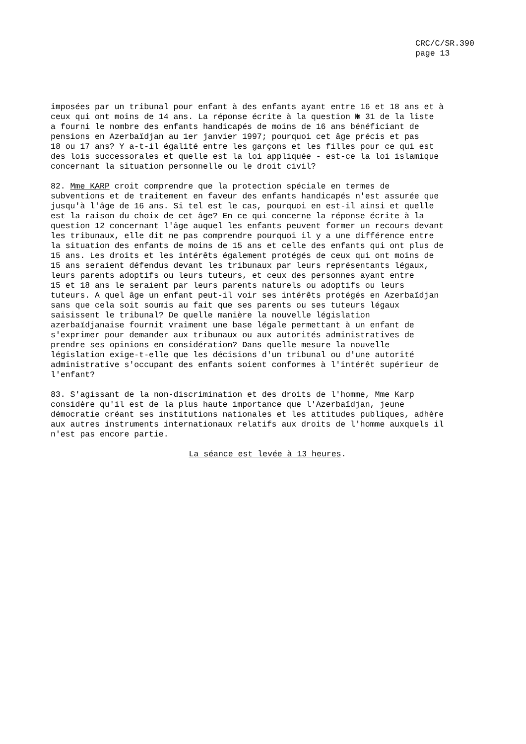CRC/C/SR.390
page 13
imposées par un tribunal pour enfant à des enfants ayant entre 16 et 18 ans et à ceux qui ont moins de 14 ans. La réponse écrite à la question № 31 de la liste a fourni le nombre des enfants handicapés de moins de 16 ans bénéficiant de pensions en Azerbaïdjan au 1er janvier 1997; pourquoi cet âge précis et pas 18 ou 17 ans? Y a-t-il égalité entre les garçons et les filles pour ce qui est des lois successorales et quelle est la loi appliquée - est-ce la loi islamique concernant la situation personnelle ou le droit civil?
82. Mme KARP croit comprendre que la protection spéciale en termes de subventions et de traitement en faveur des enfants handicapés n'est assurée que jusqu'à l'âge de 16 ans. Si tel est le cas, pourquoi en est-il ainsi et quelle est la raison du choix de cet âge? En ce qui concerne la réponse écrite à la question 12 concernant l'âge auquel les enfants peuvent former un recours devant les tribunaux, elle dit ne pas comprendre pourquoi il y a une différence entre la situation des enfants de moins de 15 ans et celle des enfants qui ont plus de 15 ans. Les droits et les intérêts également protégés de ceux qui ont moins de 15 ans seraient défendus devant les tribunaux par leurs représentants légaux, leurs parents adoptifs ou leurs tuteurs, et ceux des personnes ayant entre 15 et 18 ans le seraient par leurs parents naturels ou adoptifs ou leurs tuteurs. A quel âge un enfant peut-il voir ses intérêts protégés en Azerbaïdjan sans que cela soit soumis au fait que ses parents ou ses tuteurs légaux saisissent le tribunal? De quelle manière la nouvelle législation azerbaïdjanaise fournit vraiment une base légale permettant à un enfant de s'exprimer pour demander aux tribunaux ou aux autorités administratives de prendre ses opinions en considération? Dans quelle mesure la nouvelle législation exige-t-elle que les décisions d'un tribunal ou d'une autorité administrative s'occupant des enfants soient conformes à l'intérêt supérieur de l'enfant?
83. S'agissant de la non-discrimination et des droits de l'homme, Mme Karp considère qu'il est de la plus haute importance que l'Azerbaïdjan, jeune démocratie créant ses institutions nationales et les attitudes publiques, adhère aux autres instruments internationaux relatifs aux droits de l'homme auxquels il n'est pas encore partie.
La séance est levée à 13 heures.